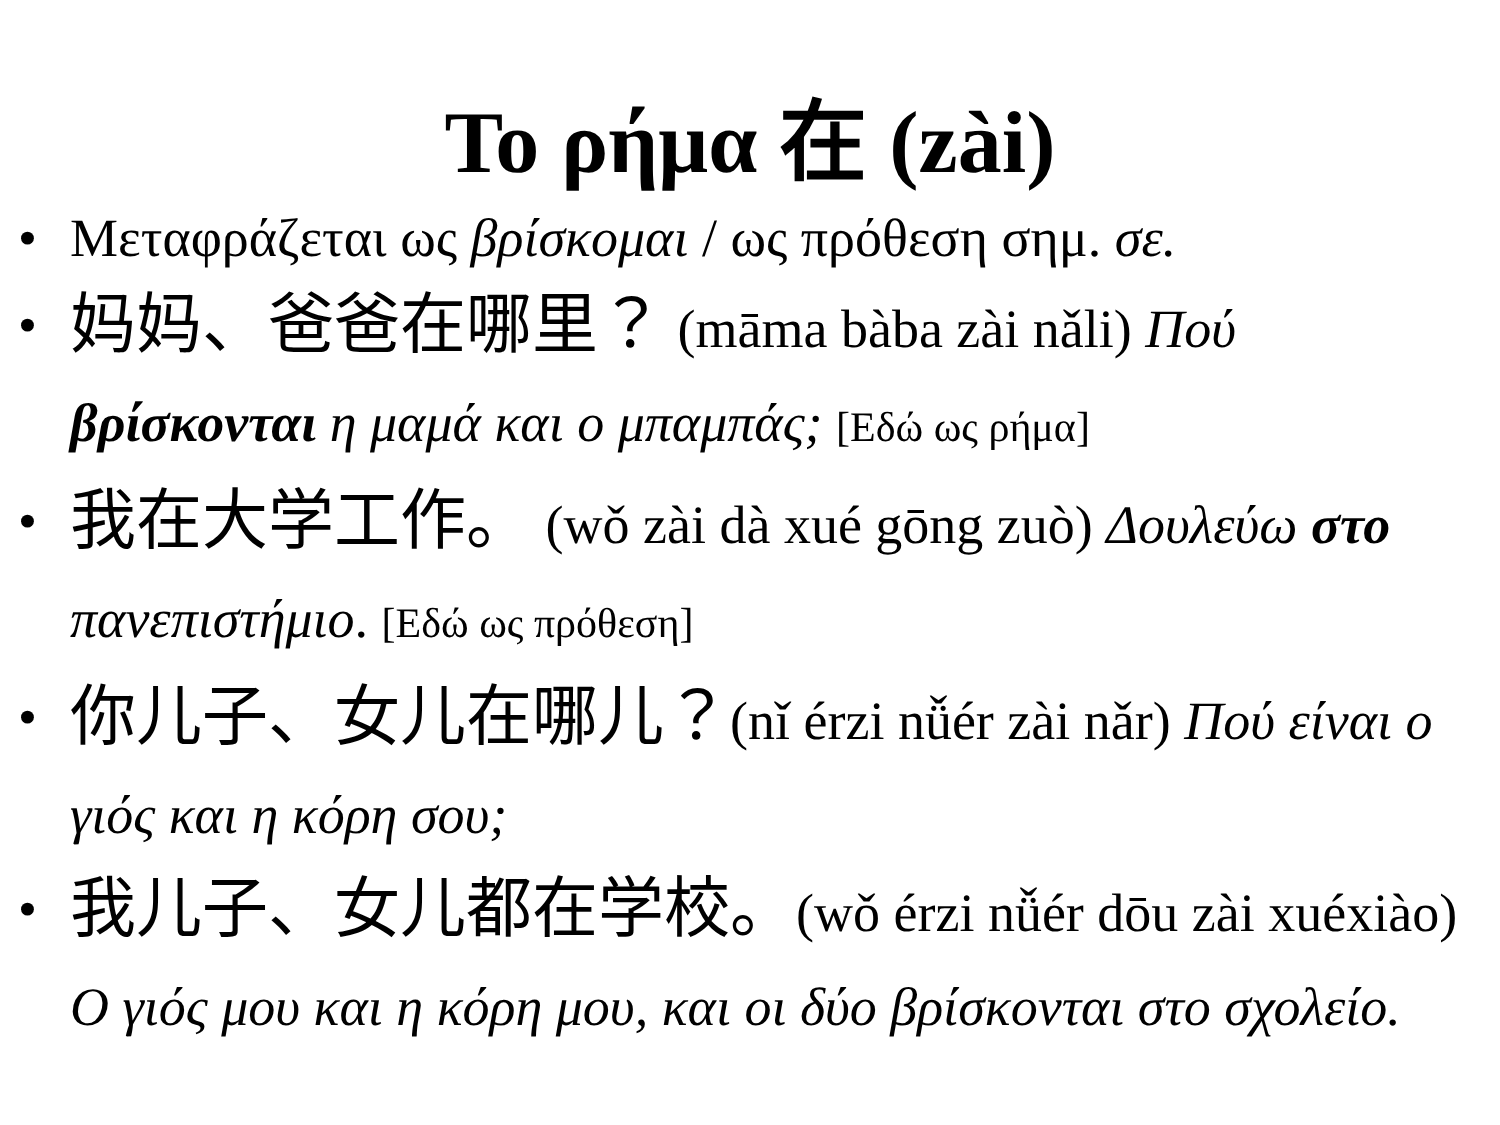Το ρήμα 在 (zài)
• Μεταφράζεται ως βρίσκομαι / ως πρόθεση σημ. σε.
• 妈妈、爸爸在哪里？ (māma bàba zài nǎli) Πού βρίσκονται η μαμά και ο μπαμπάς; [Εδώ ως ρήμα]
• 我在大学工作。 (wǒ zài dà xué gōng zuò) Δουλεύω στο πανεπιστήμιο. [Εδώ ως πρόθεση]
• 你儿子、女儿在哪儿？(nǐ érzi nǚér zài nǎr) Πού είναι ο γιός και η κόρη σου;
• 我儿子、女儿都在学校。(wǒ érzi nǚér dōu zài xuéxiào) Ο γιός μου και η κόρη μου, και οι δύο βρίσκονται στο σχολείο.